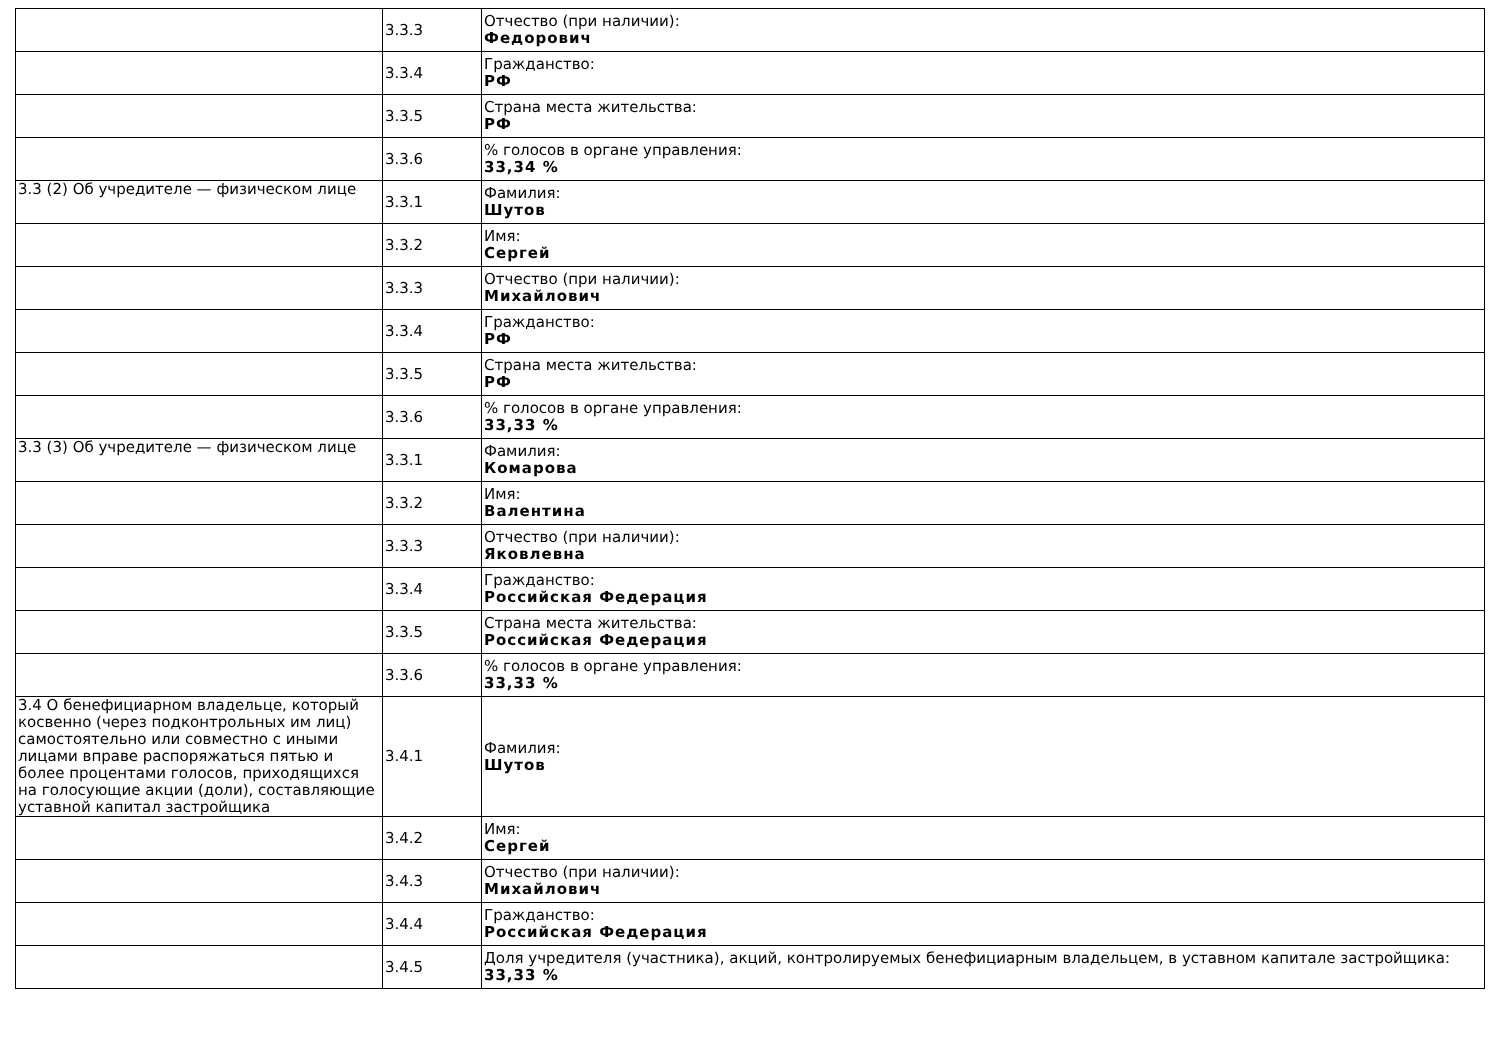| | 3.3.3 | Отчество (при наличии): Федорович |
| | 3.3.4 | Гражданство: РФ |
| | 3.3.5 | Страна места жительства: РФ |
| | 3.3.6 | % голосов в органе управления: 33,34 % |
| 3.3 (2) Об учредителе — физическом лице | 3.3.1 | Фамилия: Шутов |
| | 3.3.2 | Имя: Сергей |
| | 3.3.3 | Отчество (при наличии): Михайлович |
| | 3.3.4 | Гражданство: РФ |
| | 3.3.5 | Страна места жительства: РФ |
| | 3.3.6 | % голосов в органе управления: 33,33 % |
| 3.3 (3) Об учредителе — физическом лице | 3.3.1 | Фамилия: Комарова |
| | 3.3.2 | Имя: Валентина |
| | 3.3.3 | Отчество (при наличии): Яковлевна |
| | 3.3.4 | Гражданство: Российская Федерация |
| | 3.3.5 | Страна места жительства: Российская Федерация |
| | 3.3.6 | % голосов в органе управления: 33,33 % |
| 3.4 О бенефициарном владельце, который косвенно (через подконтрольных им лиц) самостоятельно или совместно с иными лицами вправе распоряжаться пятью и более процентами голосов, приходящихся на голосующие акции (доли), составляющие уставной капитал застройщика | 3.4.1 | Фамилия: Шутов |
| | 3.4.2 | Имя: Сергей |
| | 3.4.3 | Отчество (при наличии): Михайлович |
| | 3.4.4 | Гражданство: Российская Федерация |
| | 3.4.5 | Доля учредителя (участника), акций, контролируемых бенефициарным владельцем, в уставном капитале застройщика: 33,33 % |